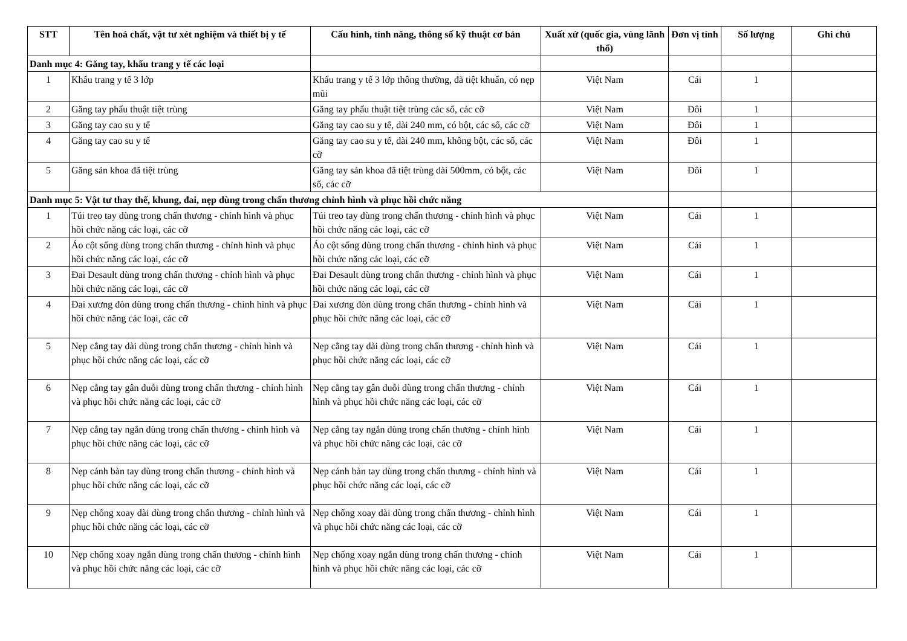| STT | Tên hoá chất, vật tư xét nghiệm và thiết bị y tế | Cấu hình, tính năng, thông số kỹ thuật cơ bản | Xuất xứ (quốc gia, vùng lãnh thổ) | Đơn vị tính | Số lượng | Ghi chú |
| --- | --- | --- | --- | --- | --- | --- |
| Danh mục 4: Găng tay, khẩu trang y tế các loại | | | | | | |
| 1 | Khẩu trang y tế 3 lớp | Khẩu trang y tế 3 lớp thông thường, đã tiệt khuẩn, có nẹp mũi | Việt Nam | Cái | 1 | |
| 2 | Găng tay phẩu thuật tiệt trùng | Găng tay phẩu thuật tiệt trùng các số, các cỡ | Việt Nam | Đôi | 1 | |
| 3 | Găng tay cao su y tế | Găng tay cao su y tế, dài 240 mm, có bột, các số, các cỡ | Việt Nam | Đôi | 1 | |
| 4 | Găng tay cao su y tế | Găng tay cao su y tế, dài 240 mm, không bột, các số, các cỡ | Việt Nam | Đôi | 1 | |
| 5 | Găng sản khoa đã tiệt trùng | Găng tay sản khoa đã tiệt trùng dài 500mm, có bột, các số, các cỡ | Việt Nam | Đôi | 1 | |
| Danh mục 5: Vật tư thay thế, khung, đai, nẹp dùng trong chấn thương chỉnh hình và phục hồi chức năng | | | | | | |
| 1 | Túi treo tay dùng trong chấn thương - chỉnh hình và phục hồi chức năng các loại, các cỡ | Túi treo tay dùng trong chấn thương - chỉnh hình và phục hồi chức năng các loại, các cỡ | Việt Nam | Cái | 1 | |
| 2 | Áo cột sống dùng trong chấn thương - chỉnh hình và phục hồi chức năng các loại, các cỡ | Áo cột sống dùng trong chấn thương - chỉnh hình và phục hồi chức năng các loại, các cỡ | Việt Nam | Cái | 1 | |
| 3 | Đai Desault dùng trong chấn thương - chỉnh hình và phục hồi chức năng các loại, các cỡ | Đai Desault dùng trong chấn thương - chỉnh hình và phục hồi chức năng các loại, các cỡ | Việt Nam | Cái | 1 | |
| 4 | Đai xương đòn dùng trong chấn thương - chỉnh hình và phục hồi chức năng các loại, các cỡ | Đai xương đòn dùng trong chấn thương - chỉnh hình và phục hồi chức năng các loại, các cỡ | Việt Nam | Cái | 1 | |
| 5 | Nẹp cẳng tay dài dùng trong chấn thương - chỉnh hình và phục hồi chức năng các loại, các cỡ | Nẹp cẳng tay dài dùng trong chấn thương - chỉnh hình và phục hồi chức năng các loại, các cỡ | Việt Nam | Cái | 1 | |
| 6 | Nẹp cẳng tay gân duỗi dùng trong chấn thương - chỉnh hình và phục hồi chức năng các loại, các cỡ | Nẹp cẳng tay gân duỗi dùng trong chấn thương - chỉnh hình và phục hồi chức năng các loại, các cỡ | Việt Nam | Cái | 1 | |
| 7 | Nẹp cẳng tay ngắn dùng trong chấn thương - chỉnh hình và phục hồi chức năng các loại, các cỡ | Nẹp cẳng tay ngắn dùng trong chấn thương - chỉnh hình và phục hồi chức năng các loại, các cỡ | Việt Nam | Cái | 1 | |
| 8 | Nẹp cánh bàn tay dùng trong chấn thương - chỉnh hình và phục hồi chức năng các loại, các cỡ | Nẹp cánh bàn tay dùng trong chấn thương - chỉnh hình và phục hồi chức năng các loại, các cỡ | Việt Nam | Cái | 1 | |
| 9 | Nẹp chống xoay dài dùng trong chấn thương - chỉnh hình và phục hồi chức năng các loại, các cỡ | Nẹp chống xoay dài dùng trong chấn thương - chỉnh hình và phục hồi chức năng các loại, các cỡ | Việt Nam | Cái | 1 | |
| 10 | Nẹp chống xoay ngắn dùng trong chấn thương - chỉnh hình và phục hồi chức năng các loại, các cỡ | Nẹp chống xoay ngắn dùng trong chấn thương - chỉnh hình và phục hồi chức năng các loại, các cỡ | Việt Nam | Cái | 1 | |